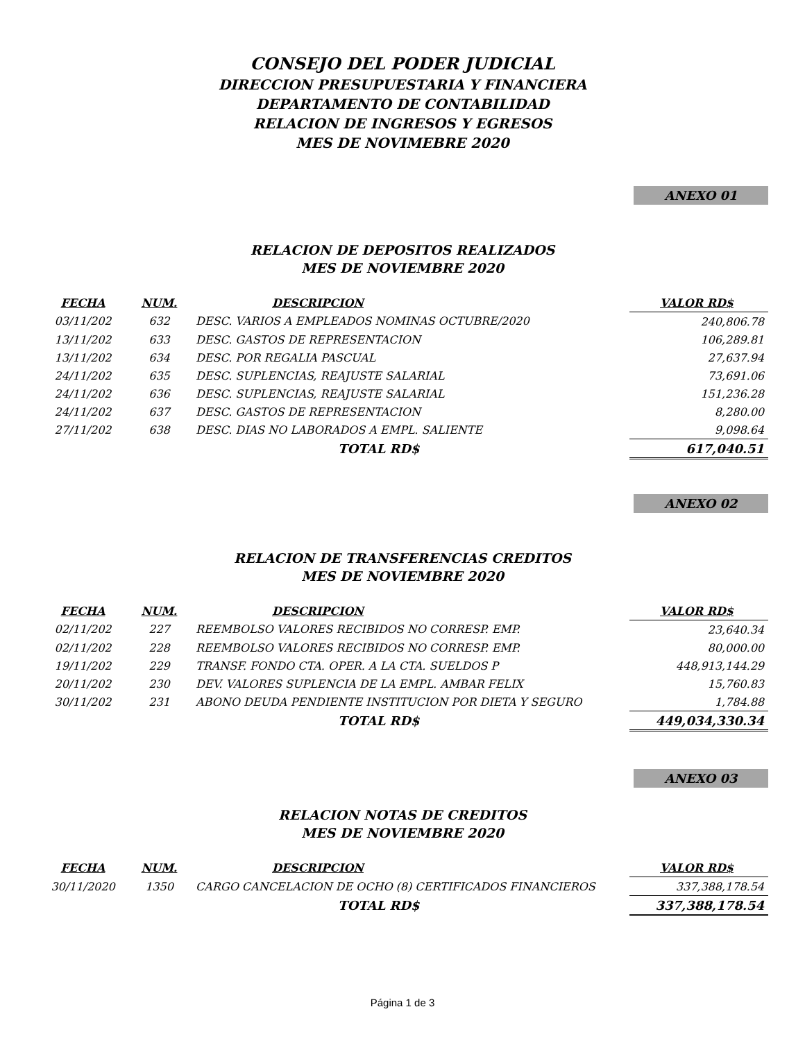CONSEJO DEL PODER JUDICIAL
DIRECCION PRESUPUESTARIA Y FINANCIERA
DEPARTAMENTO DE CONTABILIDAD
RELACION DE INGRESOS Y EGRESOS
MES DE NOVIMEBRE 2020
ANEXO 01
RELACION DE DEPOSITOS REALIZADOS
MES DE NOVIEMBRE 2020
| FECHA | NUM. | DESCRIPCION | VALOR RD$ |
| --- | --- | --- | --- |
| 03/11/202 | 632 | DESC. VARIOS A EMPLEADOS NOMINAS OCTUBRE/2020 | 240,806.78 |
| 13/11/202 | 633 | DESC. GASTOS DE REPRESENTACION | 106,289.81 |
| 13/11/202 | 634 | DESC. POR REGALIA PASCUAL | 27,637.94 |
| 24/11/202 | 635 | DESC. SUPLENCIAS, REAJUSTE SALARIAL | 73,691.06 |
| 24/11/202 | 636 | DESC. SUPLENCIAS, REAJUSTE SALARIAL | 151,236.28 |
| 24/11/202 | 637 | DESC. GASTOS DE REPRESENTACION | 8,280.00 |
| 27/11/202 | 638 | DESC. DIAS NO LABORADOS A EMPL. SALIENTE | 9,098.64 |
| | | TOTAL RD$ | 617,040.51 |
ANEXO 02
RELACION DE TRANSFERENCIAS CREDITOS
MES DE NOVIEMBRE 2020
| FECHA | NUM. | DESCRIPCION | VALOR RD$ |
| --- | --- | --- | --- |
| 02/11/202 | 227 | REEMBOLSO VALORES RECIBIDOS NO CORRESP. EMP. | 23,640.34 |
| 02/11/202 | 228 | REEMBOLSO VALORES RECIBIDOS NO CORRESP. EMP. | 80,000.00 |
| 19/11/202 | 229 | TRANSF. FONDO CTA. OPER. A LA CTA. SUELDOS P | 448,913,144.29 |
| 20/11/202 | 230 | DEV. VALORES SUPLENCIA DE LA EMPL. AMBAR FELIX | 15,760.83 |
| 30/11/202 | 231 | ABONO DEUDA PENDIENTE INSTITUCION POR DIETA Y SEGURO | 1,784.88 |
| | | TOTAL RD$ | 449,034,330.34 |
ANEXO 03
RELACION NOTAS DE CREDITOS
MES DE NOVIEMBRE 2020
| FECHA | NUM. | DESCRIPCION | VALOR RD$ |
| --- | --- | --- | --- |
| 30/11/2020 | 1350 | CARGO CANCELACION DE OCHO (8) CERTIFICADOS FINANCIEROS | 337,388,178.54 |
| | | TOTAL RD$ | 337,388,178.54 |
Página 1 de 3